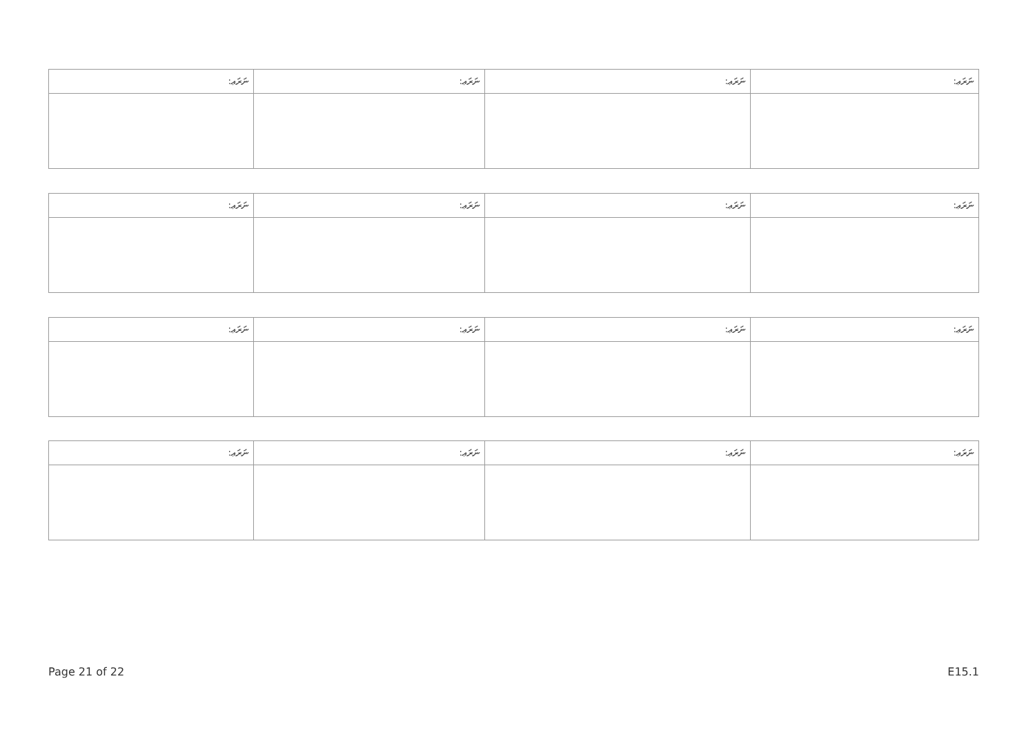| ނަރަޢ: | ނަރަޢ: | ނަރަޢ: | ނަރަޢ: |
| --- | --- | --- | --- |
| ނަރަޢ: | ނަރަޢ: | ނަރަޢ: | ނަރަޢ: |
| --- | --- | --- | --- |
| ނަރަޢ: | ނަރަޢ: | ނަރަޢ: | ނަރަޢ: |
| --- | --- | --- | --- |
| ނަރަޢ: | ނަރަޢ: | ނަރަޢ: | ނަރަޢ: |
| --- | --- | --- | --- |
Page 21 of 22 E15.1